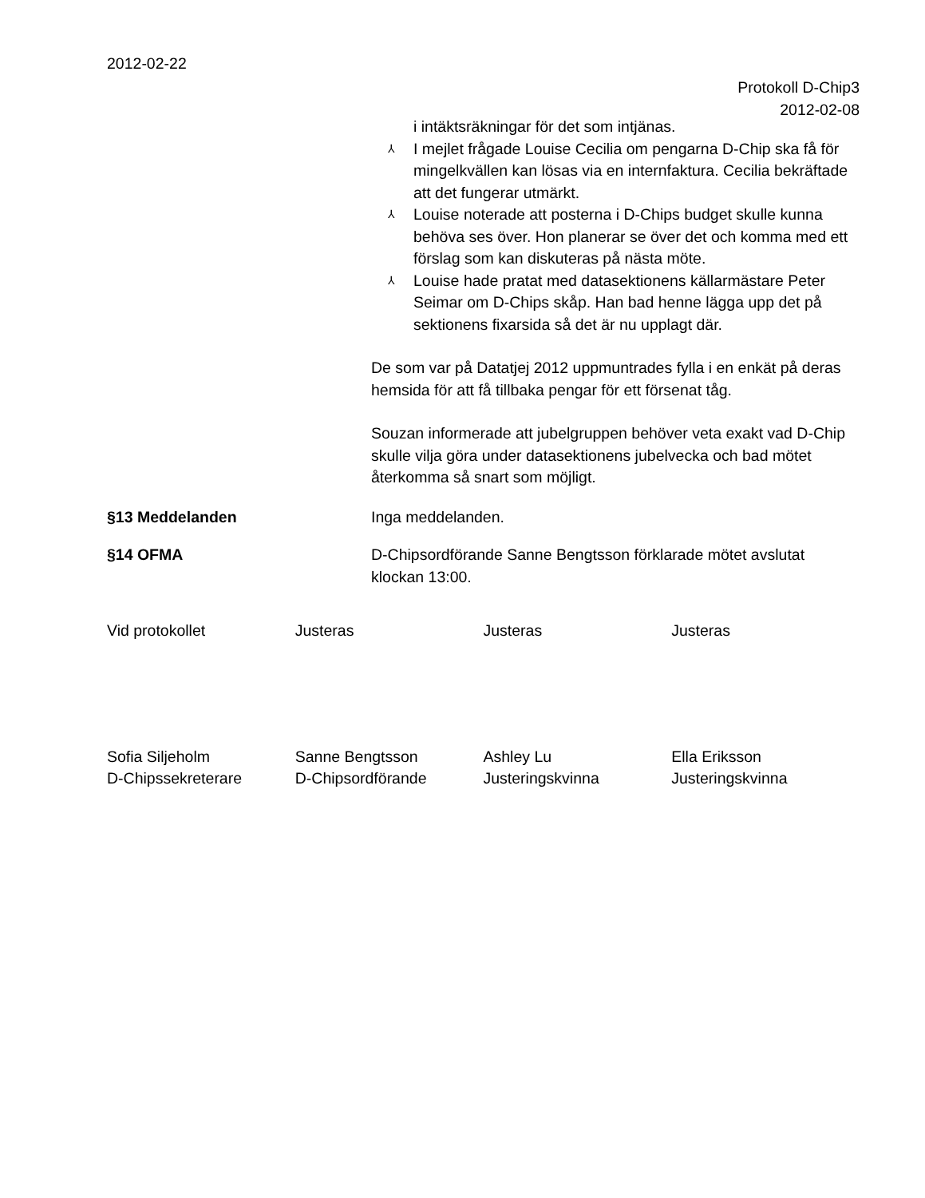2012-02-22
Protokoll D-Chip3
2012-02-08
i intäktsräkningar för det som intjänas.
⅄ I mejlet frågade Louise Cecilia om pengarna D-Chip ska få för mingelkvällen kan lösas via en internfaktura. Cecilia bekräftade att det fungerar utmärkt.
⅄ Louise noterade att posterna i D-Chips budget skulle kunna behöva ses över. Hon planerar se över det och komma med ett förslag som kan diskuteras på nästa möte.
⅄ Louise hade pratat med datasektionens källarmästare Peter Seimar om D-Chips skåp. Han bad henne lägga upp det på sektionens fixarsida så det är nu upplagt där.
De som var på Datatjej 2012 uppmuntrades fylla i en enkät på deras hemsida för att få tillbaka pengar för ett försenat tåg.
Souzan informerade att jubelgruppen behöver veta exakt vad D-Chip skulle vilja göra under datasektionens jubelvecka och bad mötet återkomma så snart som möjligt.
§13 Meddelanden Inga meddelanden.
§14 OFMA D-Chipsordförande Sanne Bengtsson förklarade mötet avslutat klockan 13:00.
Vid protokollet Justeras Justeras Justeras
Sofia Siljeholm
D-Chipssekreterare
Sanne Bengtsson
D-Chipsordförande
Ashley Lu
Justeringskvinna
Ella Eriksson
Justeringskvinna